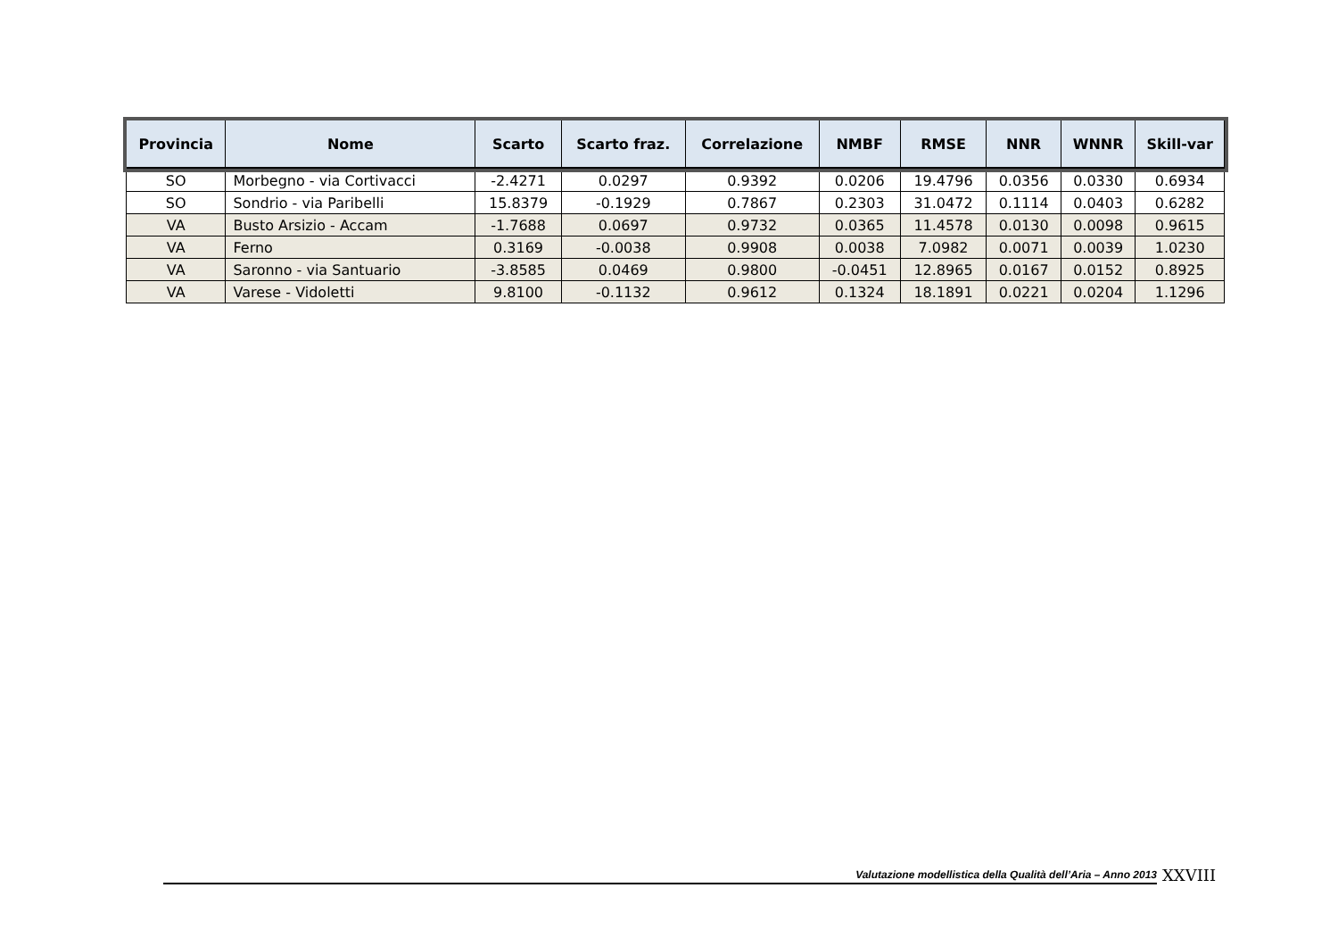| Provincia | Nome | Scarto | Scarto fraz. | Correlazione | NMBF | RMSE | NNR | WNNR | Skill-var |
| --- | --- | --- | --- | --- | --- | --- | --- | --- | --- |
| SO | Morbegno - via Cortivacci | -2.4271 | 0.0297 | 0.9392 | 0.0206 | 19.4796 | 0.0356 | 0.0330 | 0.6934 |
| SO | Sondrio - via Paribelli | 15.8379 | -0.1929 | 0.7867 | 0.2303 | 31.0472 | 0.1114 | 0.0403 | 0.6282 |
| VA | Busto Arsizio - Accam | -1.7688 | 0.0697 | 0.9732 | 0.0365 | 11.4578 | 0.0130 | 0.0098 | 0.9615 |
| VA | Ferno | 0.3169 | -0.0038 | 0.9908 | 0.0038 | 7.0982 | 0.0071 | 0.0039 | 1.0230 |
| VA | Saronno - via Santuario | -3.8585 | 0.0469 | 0.9800 | -0.0451 | 12.8965 | 0.0167 | 0.0152 | 0.8925 |
| VA | Varese - Vidoletti | 9.8100 | -0.1132 | 0.9612 | 0.1324 | 18.1891 | 0.0221 | 0.0204 | 1.1296 |
Valutazione modellistica della Qualità dell’Aria – Anno 2013
XXVIII